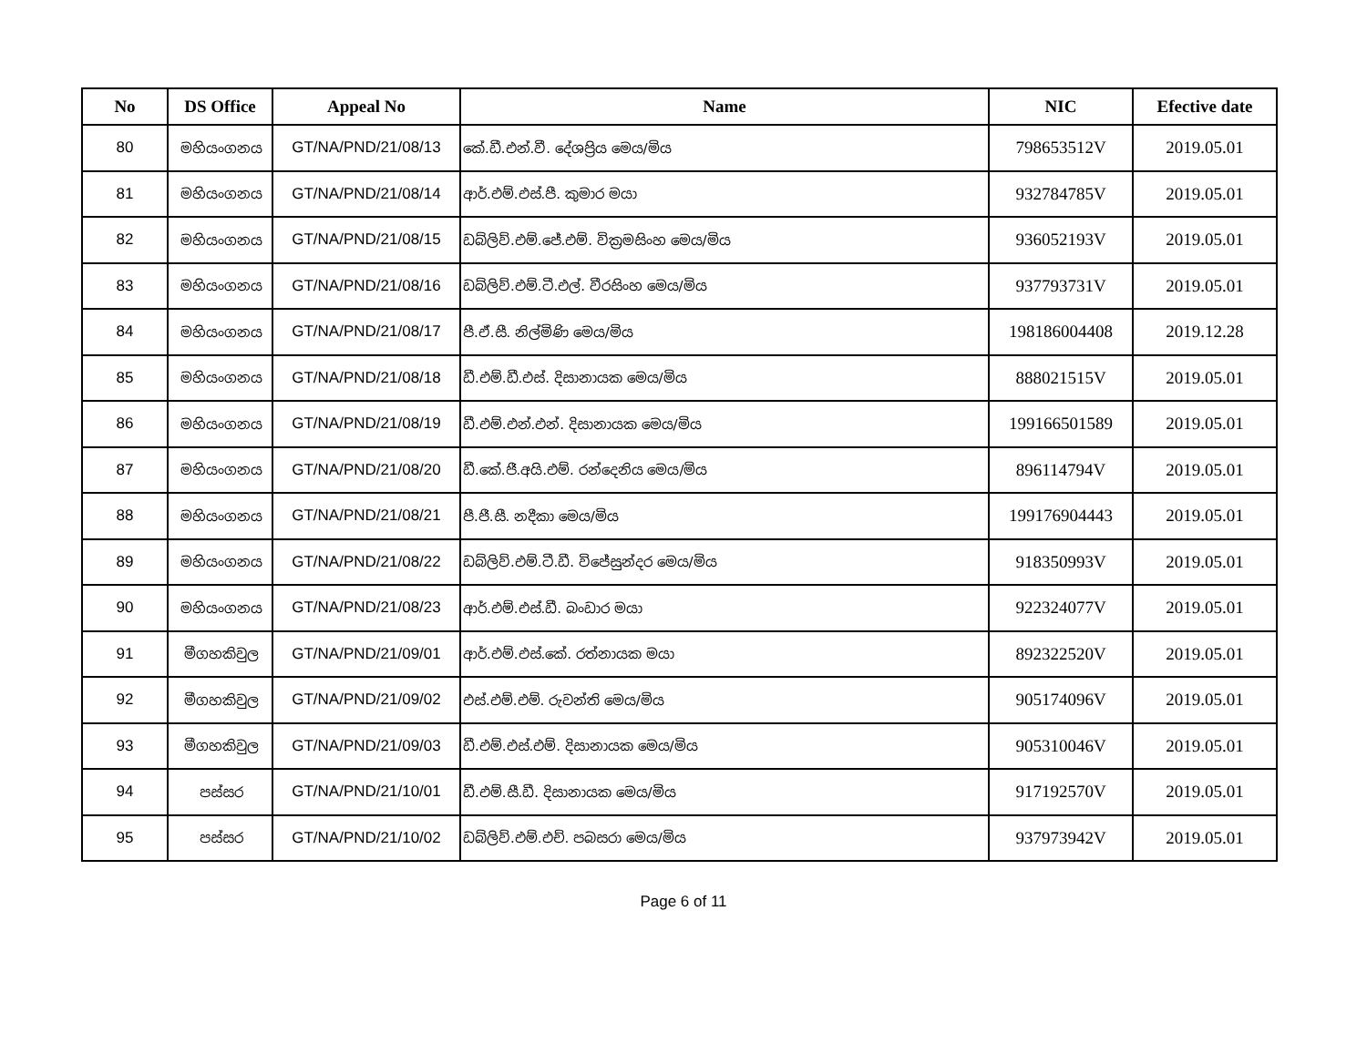| No | DS Office | Appeal No | Name | NIC | Efective date |
| --- | --- | --- | --- | --- | --- |
| 80 | මහියංගනය | GT/NA/PND/21/08/13 | කේ.ඩී.එන්.වී. දේශප්‍රිය මෙය/මිය | 798653512V | 2019.05.01 |
| 81 | මහියංගනය | GT/NA/PND/21/08/14 | ආර්.එම්.එස්.පී. කුමාර මයා | 932784785V | 2019.05.01 |
| 82 | මහියංගනය | GT/NA/PND/21/08/15 | ඩබ්ලිව්.එම්.ජේ.එම්. වික්‍රමසිංහ මෙය/මිය | 936052193V | 2019.05.01 |
| 83 | මහියංගනය | GT/NA/PND/21/08/16 | ඩබ්ලිව්.එම්.ටී.එල්. වීරසිංහ මෙය/මිය | 937793731V | 2019.05.01 |
| 84 | මහියංගනය | GT/NA/PND/21/08/17 | පී.ඒ.සී. නිල්මිණි මෙය/මිය | 198186004408 | 2019.12.28 |
| 85 | මහියංගනය | GT/NA/PND/21/08/18 | ඩී.එම්.ඩී.එස්. දිසානායක මෙය/මිය | 888021515V | 2019.05.01 |
| 86 | මහියංගනය | GT/NA/PND/21/08/19 | ඩී.එම්.එන්.එන්. දිසානායක මෙය/මිය | 199166501589 | 2019.05.01 |
| 87 | මහියංගනය | GT/NA/PND/21/08/20 | ඩී.කේ.ජී.අයි.එම්. රන්දෙනිය මෙය/මිය | 896114794V | 2019.05.01 |
| 88 | මහියංගනය | GT/NA/PND/21/08/21 | පී.ජී.සී. නදීකා මෙය/මිය | 199176904443 | 2019.05.01 |
| 89 | මහියංගනය | GT/NA/PND/21/08/22 | ඩබ්ලිව්.එම්.ටී.ඩී. විජේසුන්දර මෙය/මිය | 918350993V | 2019.05.01 |
| 90 | මහියංගනය | GT/NA/PND/21/08/23 | ආර්.එම්.එස්.ඩී. බංඩාර මයා | 922324077V | 2019.05.01 |
| 91 | මීගහකිවුල | GT/NA/PND/21/09/01 | ආර්.එම්.එස්.කේ. රත්නායක මයා | 892322520V | 2019.05.01 |
| 92 | මීගහකිවුල | GT/NA/PND/21/09/02 | එස්.එම්.එම්. රුවන්ති මෙය/මිය | 905174096V | 2019.05.01 |
| 93 | මීගහකිවුල | GT/NA/PND/21/09/03 | ඩී.එම්.එස්.එම්. දිසානායක මෙය/මිය | 905310046V | 2019.05.01 |
| 94 | පස්සර | GT/NA/PND/21/10/01 | ඩී.එම්.සී.ඩී. දිසානායක මෙය/මිය | 917192570V | 2019.05.01 |
| 95 | පස්සර | GT/NA/PND/21/10/02 | ඩබ්ලිව්.එම්.එච්. පබසරා මෙය/මිය | 937973942V | 2019.05.01 |
Page 6 of 11